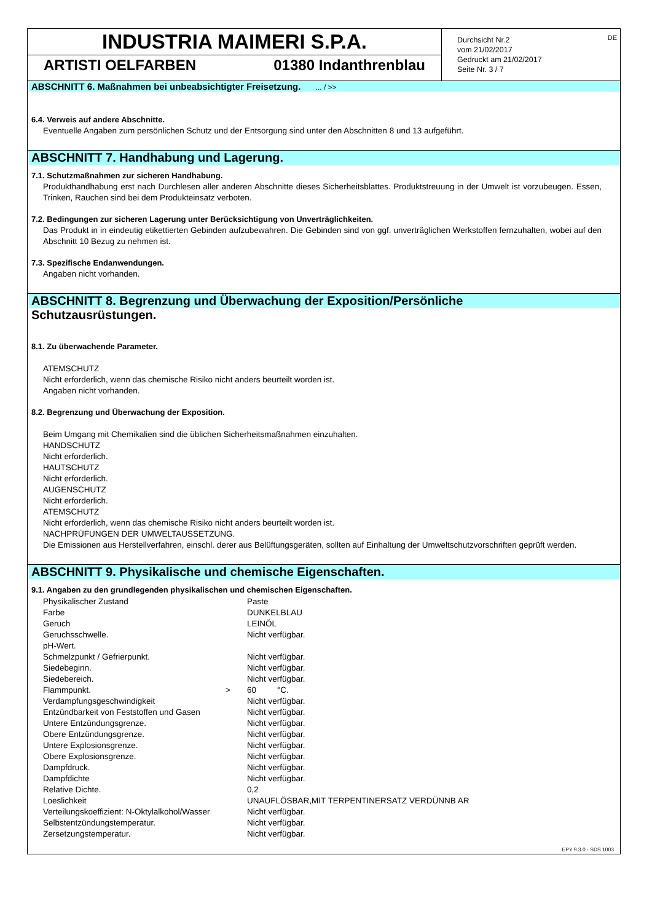INDUSTRIA MAIMERI S.P.A.
ARTISTI OELFARBEN 01380 Indanthrenblau
DE Durchsicht Nr.2
vom 21/02/2017
Gedruckt am 21/02/2017
Seite Nr. 3 / 7
ABSCHNITT 6. Maßnahmen bei unbeabsichtigter Freisetzung. ... / >>
6.4. Verweis auf andere Abschnitte.
Eventuelle Angaben zum persönlichen Schutz und der Entsorgung sind unter den Abschnitten 8 und 13 aufgeführt.
ABSCHNITT 7. Handhabung und Lagerung.
7.1. Schutzmaßnahmen zur sicheren Handhabung.
Produkthandhabung erst nach Durchlesen aller anderen Abschnitte dieses Sicherheitsblattes. Produktstreuung in der Umwelt ist vorzubeugen. Essen, Trinken, Rauchen sind bei dem Produkteinsatz verboten.
7.2. Bedingungen zur sicheren Lagerung unter Berücksichtigung von Unverträglichkeiten.
Das Produkt in in eindeutig etikettierten Gebinden aufzubewahren. Die Gebinden sind von ggf. unverträglichen Werkstoffen fernzuhalten, wobei auf den Abschnitt 10 Bezug zu nehmen ist.
7.3. Spezifische Endanwendungen.
Angaben nicht vorhanden.
ABSCHNITT 8. Begrenzung und Überwachung der Exposition/Persönliche
Schutzausrüstungen.
8.1. Zu überwachende Parameter.
ATEMSCHUTZ
Nicht erforderlich, wenn das chemische Risiko nicht anders beurteilt worden ist.
Angaben nicht vorhanden.
8.2. Begrenzung und Überwachung der Exposition.
Beim Umgang mit Chemikalien sind die üblichen Sicherheitsmaßnahmen einzuhalten.
HANDSCHUTZ
Nicht erforderlich.
HAUTSCHUTZ
Nicht erforderlich.
AUGENSCHUTZ
Nicht erforderlich.
ATEMSCHUTZ
Nicht erforderlich, wenn das chemische Risiko nicht anders beurteilt worden ist.
NACHPRÜFUNGEN DER UMWELTAUSSETZUNG.
Die Emissionen aus Herstellverfahren, einschl. derer aus Belüftungsgeräten, sollten auf Einhaltung der Umweltschutzvorschriften geprüft werden.
ABSCHNITT 9. Physikalische und chemische Eigenschaften.
9.1. Angaben zu den grundlegenden physikalischen und chemischen Eigenschaften.
| Physikalischer Zustand | | Paste |
| Farbe | | DUNKELBLAU |
| Geruch | | LEINÖL |
| Geruchsschwelle. | | Nicht verfügbar. |
| pH-Wert. | | |
| Schmelzpunkt / Gefrierpunkt. | | Nicht verfügbar. |
| Siedebeginn. | | Nicht verfügbar. |
| Siedebereich. | | Nicht verfügbar. |
| Flammpunkt. | > | 60 °C. |
| Verdampfungsgeschwindigkeit | | Nicht verfügbar. |
| Entzündbarkeit von Feststoffen und Gasen | | Nicht verfügbar. |
| Untere Entzündungsgrenze. | | Nicht verfügbar. |
| Obere Entzündungsgrenze. | | Nicht verfügbar. |
| Untere Explosionsgrenze. | | Nicht verfügbar. |
| Obere Explosionsgrenze. | | Nicht verfügbar. |
| Dampfdruck. | | Nicht verfügbar. |
| Dampfdichte | | Nicht verfügbar. |
| Relative Dichte. | | 0,2 |
| Loeslichkeit | | UNAUFLÖSBAR,MIT TERPENTINERSATZ VERDÜNNB AR |
| Verteilungskoeffizient: N-Oktylalkohol/Wasser | | Nicht verfügbar. |
| Selbstentzündungstemperatur. | | Nicht verfügbar. |
| Zersetzungstemperatur. | | Nicht verfügbar. |
EPY 9.3.0 - SDS 1003